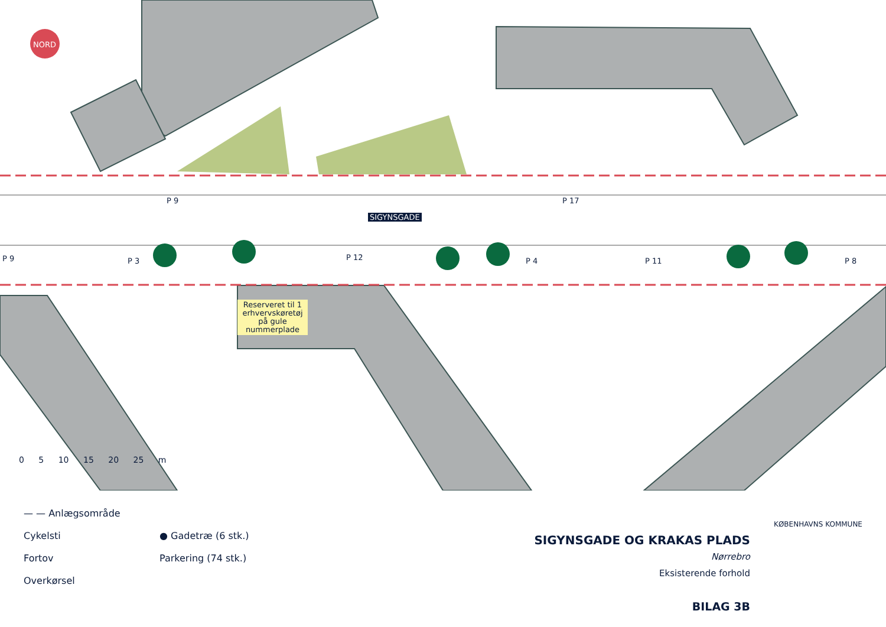NORD
P 9 P 17
SIGYNSGADE
P 9 P 3 P 12 P 4 P 11 P 8
Reserveret til 1 erhvervskøretøj på gule nummerplade
0 5 10 15 20 25 m
— — Anlægsområde
Cykelsti
Fortov
Overkørsel
● Gadetræ (6 stk.)
Parkering (74 stk.)
SIGYNSGADE OG KRAKAS PLADS
Nørrebro
Eksisterende forhold
BILAG 3B
KØBENHAVNS KOMMUNE